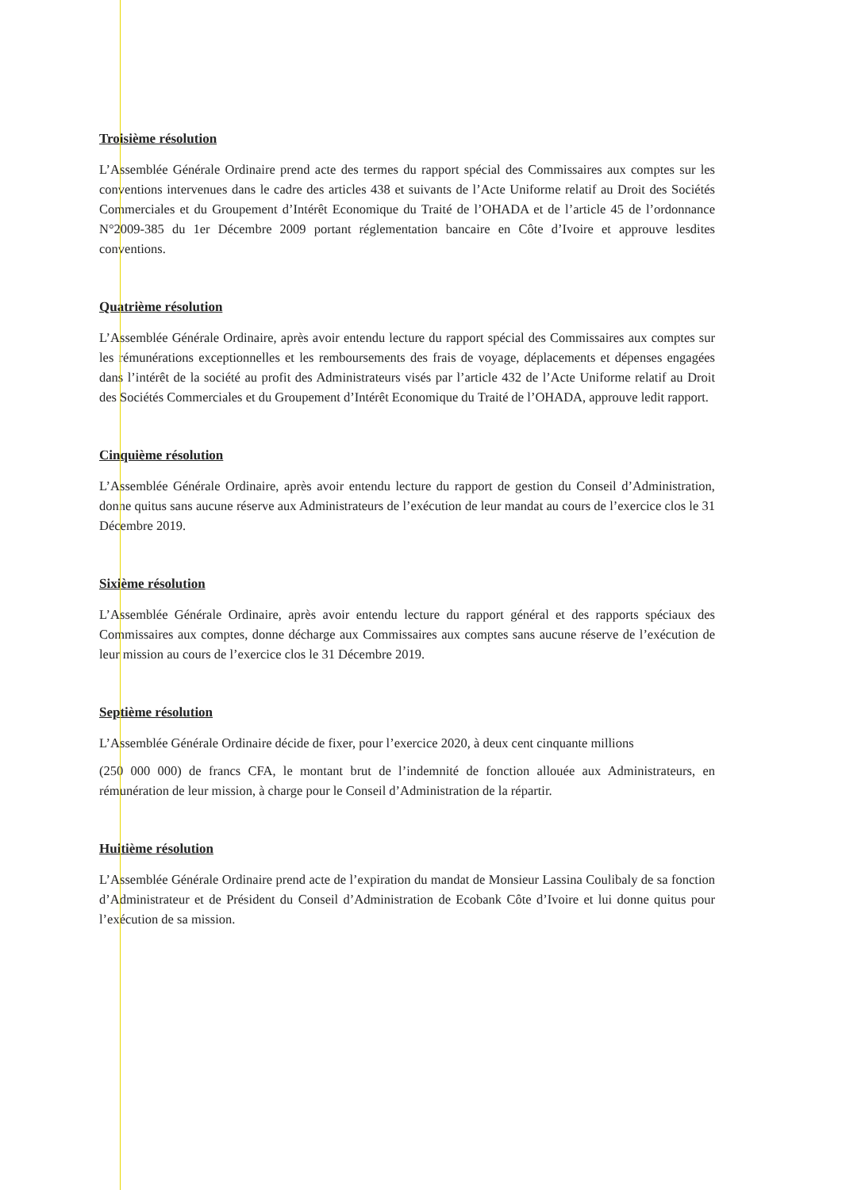Troisième résolution
L’Assemblée Générale Ordinaire prend acte des termes du rapport spécial des Commissaires aux comptes sur les conventions intervenues dans le cadre des articles 438 et suivants de l’Acte Uniforme relatif au Droit des Sociétés Commerciales et du Groupement d’Intérêt Economique du Traité de l’OHADA et de l’article 45 de l’ordonnance N°2009-385 du 1er Décembre 2009 portant réglementation bancaire en Côte d’Ivoire et approuve lesdites conventions.
Quatrième résolution
L’Assemblée Générale Ordinaire, après avoir entendu lecture du rapport spécial des Commissaires aux comptes sur les rémunérations exceptionnelles et les remboursements des frais de voyage, déplacements et dépenses engagées dans l’intérêt de la société au profit des Administrateurs visés par l’article 432 de l’Acte Uniforme relatif au Droit des Sociétés Commerciales et du Groupement d’Intérêt Economique du Traité de l’OHADA, approuve ledit rapport.
Cinquième résolution
L’Assemblée Générale Ordinaire, après avoir entendu lecture du rapport de gestion du Conseil d’Administration, donne quitus sans aucune réserve aux Administrateurs de l’exécution de leur mandat au cours de l’exercice clos le 31 Décembre 2019.
Sixième résolution
L’Assemblée Générale Ordinaire, après avoir entendu lecture du rapport général et des rapports spéciaux des Commissaires aux comptes, donne décharge aux Commissaires aux comptes sans aucune réserve de l’exécution de leur mission au cours de l’exercice clos le 31 Décembre 2019.
Septième résolution
L’Assemblée Générale Ordinaire décide de fixer, pour l’exercice 2020, à deux cent cinquante millions
(250 000 000) de francs CFA, le montant brut de l’indemnité de fonction allouée aux Administrateurs, en rémunération de leur mission, à charge pour le Conseil d’Administration de la répartir.
Huitième résolution
L’Assemblée Générale Ordinaire prend acte de l’expiration du mandat de Monsieur Lassina Coulibaly de sa fonction d’Administrateur et de Président du Conseil d’Administration de Ecobank Côte d’Ivoire et lui donne quitus pour l’exécution de sa mission.